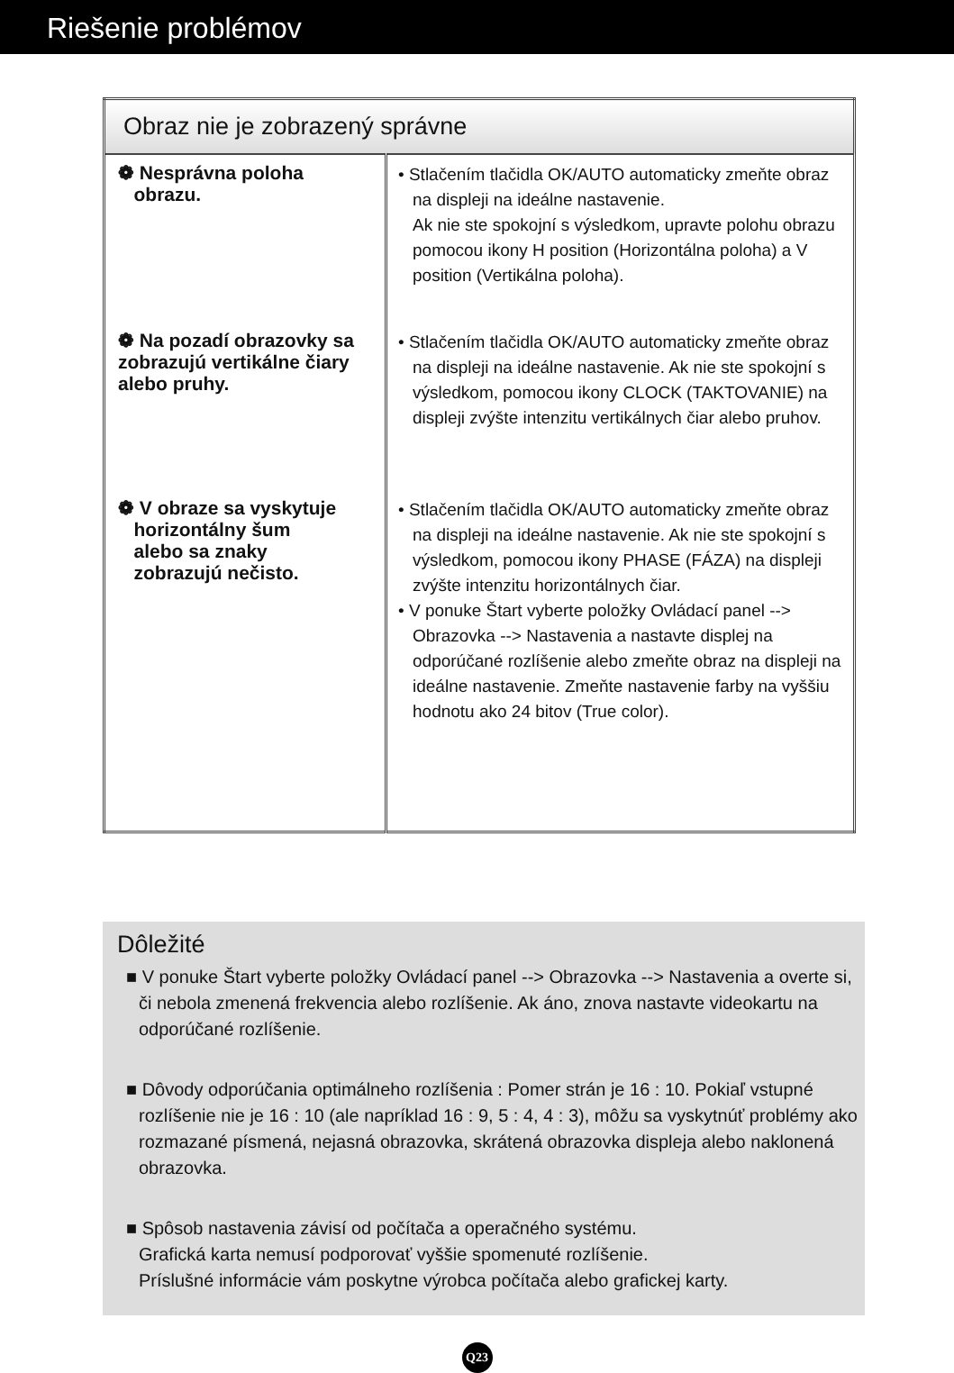Riešenie problémov
| Obraz nie je zobrazený správne | |
| --- | --- |
| ❁ Nesprávna poloha obrazu. | • Stlačením tlačidla OK/AUTO automaticky zmeňte obraz na displeji na ideálne nastavenie. Ak nie ste spokojní s výsledkom, upravte polohu obrazu pomocou ikony H position (Horizontálna poloha) a V position (Vertikálna poloha). |
| ❁ Na pozadí obrazovky sa zobrazujú vertikálne čiary alebo pruhy. | • Stlačením tlačidla OK/AUTO automaticky zmeňte obraz na displeji na ideálne nastavenie. Ak nie ste spokojní s výsledkom, pomocou ikony CLOCK (TAKTOVANIE) na displeji zvýšte intenzitu vertikálnych čiar alebo pruhov. |
| ❁ V obraze sa vyskytuje horizontálny šum alebo sa znaky zobrazujú nečisto. | • Stlačením tlačidla OK/AUTO automaticky zmeňte obraz na displeji na ideálne nastavenie. Ak nie ste spokojní s výsledkom, pomocou ikony PHASE (FÁZA) na displeji zvýšte intenzitu horizontálnych čiar. • V ponuke Štart vyberte položky Ovládací panel --> Obrazovka --> Nastavenia a nastavte displej na odporúčané rozlíšenie alebo zmeňte obraz na displeji na ideálne nastavenie. Zmeňte nastavenie farby na vyššiu hodnotu ako 24 bitov (True color). |
Dôležité
■ V ponuke Štart vyberte položky Ovládací panel --> Obrazovka --> Nastavenia a overte si, či nebola zmenená frekvencia alebo rozlíšenie. Ak áno, znova nastavte videokartu na odporúčané rozlíšenie.
■ Dôvody odporúčania optimálneho rozlíšenia : Pomer strán je 16 : 10. Pokiaľ vstupné rozlíšenie nie je 16 : 10 (ale napríklad 16 : 9, 5 : 4, 4 : 3), môžu sa vyskytnúť problémy ako rozmazané písmená, nejasná obrazovka, skrátená obrazovka displeja alebo naklonená obrazovka.
■ Spôsob nastavenia závisí od počítača a operačného systému.
Grafická karta nemusí podporovať vyššie spomenuté rozlíšenie.
Príslušné informácie vám poskytne výrobca počítača alebo grafickej karty.
Q23